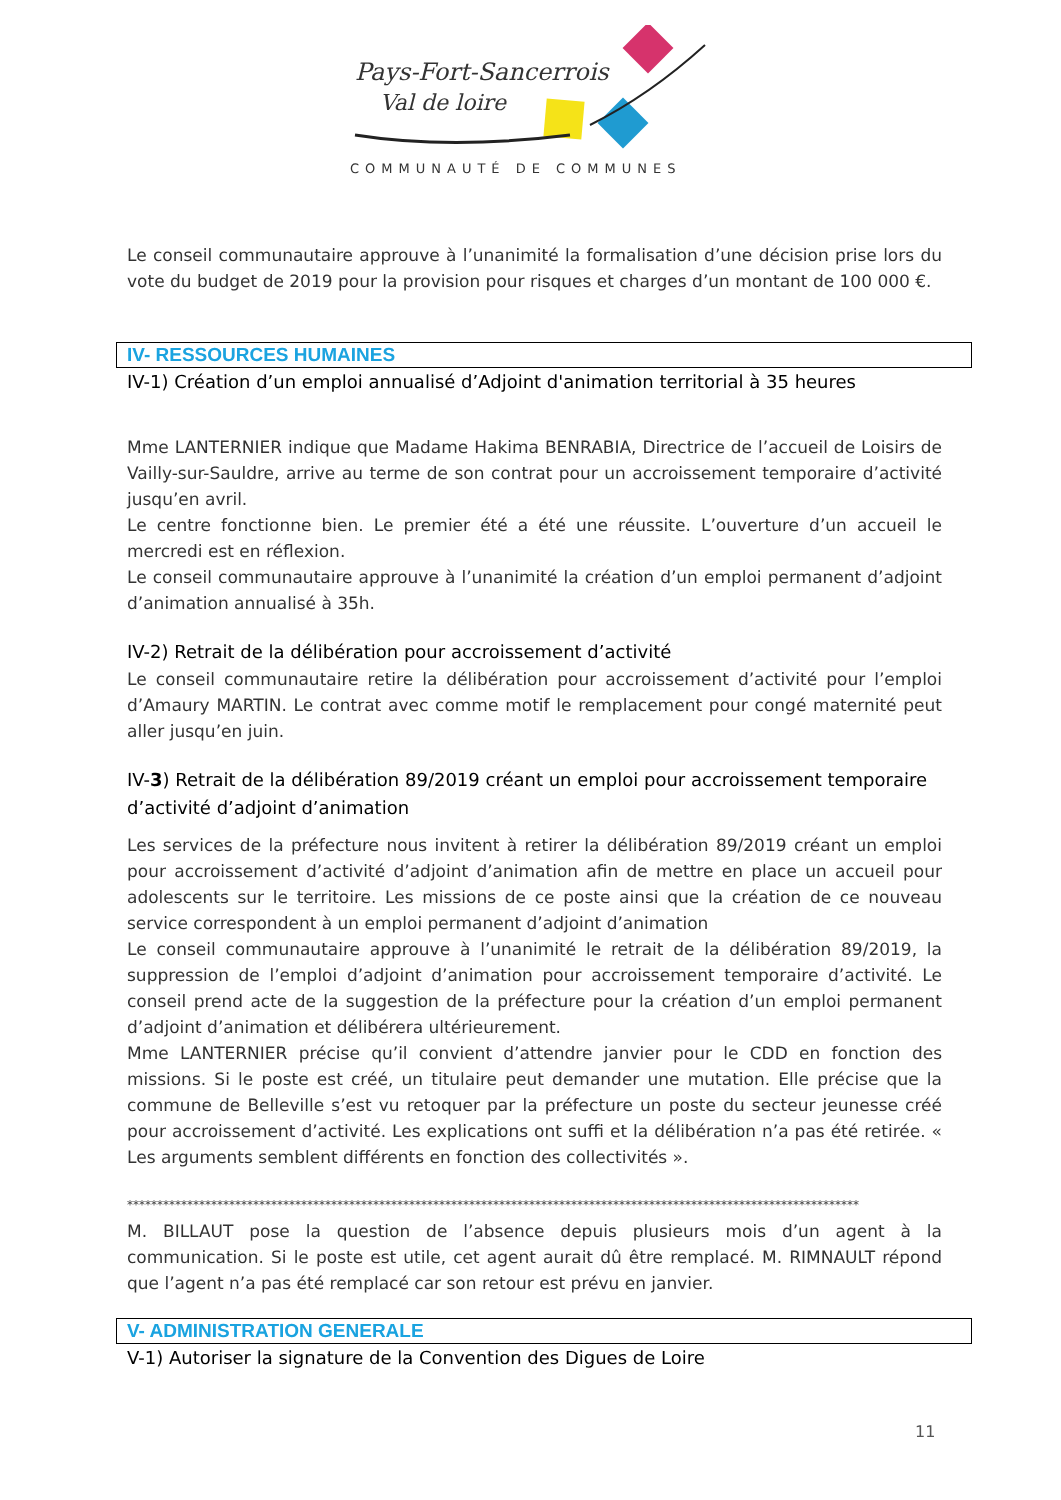Pays-Fort-Sancerrois
Val de loire
COMMUNAUTÉ DE COMMUNES
Le conseil communautaire approuve à l’unanimité la formalisation d’une décision prise lors du vote du budget de 2019 pour la provision pour risques et charges d’un montant de 100 000 €.
IV- RESSOURCES HUMAINES
IV-1) Création d’un emploi annualisé d’Adjoint d'animation territorial à 35 heures
Mme LANTERNIER indique que Madame Hakima BENRABIA, Directrice de l’accueil de Loisirs de Vailly-sur-Sauldre, arrive au terme de son contrat pour un accroissement temporaire d’activité jusqu’en avril.
Le centre fonctionne bien. Le premier été a été une réussite. L’ouverture d’un accueil le mercredi est en réflexion.
Le conseil communautaire approuve à l’unanimité la création d’un emploi permanent d’adjoint d’animation annualisé à 35h.
IV-2) Retrait de la délibération pour accroissement d’activité
Le conseil communautaire retire la délibération pour accroissement d’activité pour l’emploi d’Amaury MARTIN. Le contrat avec comme motif le remplacement pour congé maternité peut aller jusqu’en juin.
IV-3) Retrait de la délibération 89/2019 créant un emploi pour accroissement temporaire d’activité d’adjoint d’animation
Les services de la préfecture nous invitent à retirer la délibération 89/2019 créant un emploi pour accroissement d’activité d’adjoint d’animation afin de mettre en place un accueil pour adolescents sur le territoire. Les missions de ce poste ainsi que la création de ce nouveau service correspondent à un emploi permanent d’adjoint d’animation
Le conseil communautaire approuve à l’unanimité le retrait de la délibération 89/2019, la suppression de l’emploi d’adjoint d’animation pour accroissement temporaire d’activité. Le conseil prend acte de la suggestion de la préfecture pour la création d’un emploi permanent d’adjoint d’animation et délibérera ultérieurement.
Mme LANTERNIER précise qu’il convient d’attendre janvier pour le CDD en fonction des missions. Si le poste est créé, un titulaire peut demander une mutation. Elle précise que la commune de Belleville s’est vu retoquer par la préfecture un poste du secteur jeunesse créé pour accroissement d’activité. Les explications ont suffi et la délibération n’a pas été retirée. « Les arguments semblent différents en fonction des collectivités ».
**************************************************************************************************************************
M. BILLAUT pose la question de l’absence depuis plusieurs mois d’un agent à la communication. Si le poste est utile, cet agent aurait dû être remplacé. M. RIMNAULT répond que l’agent n’a pas été remplacé car son retour est prévu en janvier.
V- ADMINISTRATION GENERALE
V-1) Autoriser la signature de la Convention des Digues de Loire
11